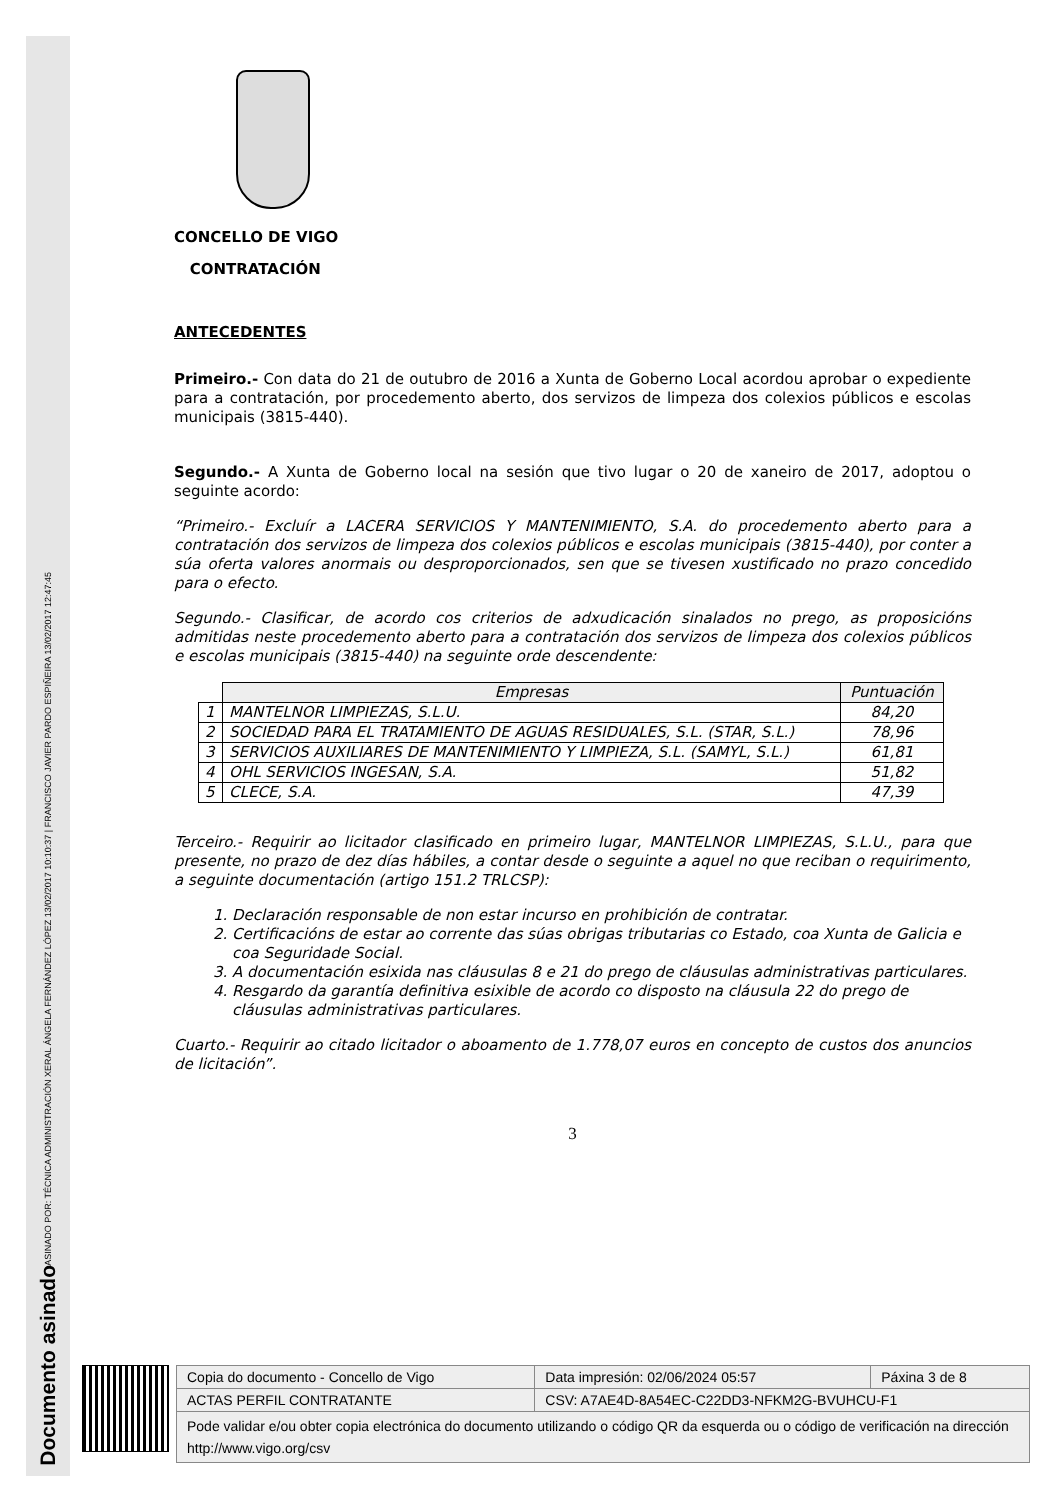Documento asinado
ASINADO POR: TÉCNICA ADMINISTRACIÓN XERAL ÁNGELA FERNÁNDEZ LÓPEZ 13/02/2017 10:10:37 | FRANCISCO JAVIER PARDO ESPIÑEIRA 13/02/2017 12:47:45
CONCELLO DE VIGO
CONTRATACIÓN
ANTECEDENTES
Primeiro.- Con data do 21 de outubro de 2016 a Xunta de Goberno Local acordou aprobar o expediente para a contratación, por procedemento aberto, dos servizos de limpeza dos colexios públicos e escolas municipais (3815-440).
Segundo.- A Xunta de Goberno local na sesión que tivo lugar o 20 de xaneiro de 2017, adoptou o seguinte acordo:
“Primeiro.- Excluír a LACERA SERVICIOS Y MANTENIMIENTO, S.A. do procedemento aberto para a contratación dos servizos de limpeza dos colexios públicos e escolas municipais (3815-440), por conter a súa oferta valores anormais ou desproporcionados, sen que se tivesen xustificado no prazo concedido para o efecto.
Segundo.- Clasificar, de acordo cos criterios de adxudicación sinalados no prego, as proposicións admitidas neste procedemento aberto para a contratación dos servizos de limpeza dos colexios públicos e escolas municipais (3815-440) na seguinte orde descendente:
| | Empresas | Puntuación |
| --- | --- | --- |
| 1 | MANTELNOR LIMPIEZAS, S.L.U. | 84,20 |
| 2 | SOCIEDAD PARA EL TRATAMIENTO DE AGUAS RESIDUALES, S.L. (STAR, S.L.) | 78,96 |
| 3 | SERVICIOS AUXILIARES DE MANTENIMIENTO Y LIMPIEZA, S.L. (SAMYL, S.L.) | 61,81 |
| 4 | OHL SERVICIOS INGESAN, S.A. | 51,82 |
| 5 | CLECE, S.A. | 47,39 |
Terceiro.- Requirir ao licitador clasificado en primeiro lugar, MANTELNOR LIMPIEZAS, S.L.U., para que presente, no prazo de dez días hábiles, a contar desde o seguinte a aquel no que reciban o requirimento, a seguinte documentación (artigo 151.2 TRLCSP):
1. Declaración responsable de non estar incurso en prohibición de contratar.
2. Certificacións de estar ao corrente das súas obrigas tributarias co Estado, coa Xunta de Galicia e coa Seguridade Social.
3. A documentación esixida nas cláusulas 8 e 21 do prego de cláusulas administrativas particulares.
4. Resgardo da garantía definitiva esixible de acordo co disposto na cláusula 22 do prego de cláusulas administrativas particulares.
Cuarto.- Requirir ao citado licitador o aboamento de 1.778,07 euros en concepto de custos dos anuncios de licitación”.
3
| Copia do documento - Concello de Vigo | Data impresión: 02/06/2024 05:57 | Páxina 3 de 8 |
| ACTAS PERFIL CONTRATANTE | CSV: A7AE4D-8A54EC-C22DD3-NFKM2G-BVUHCU-F1 | |
| Pode validar e/ou obter copia electrónica do documento utilizando o código QR da esquerda ou o código de verificación na dirección http://www.vigo.org/csv | | |